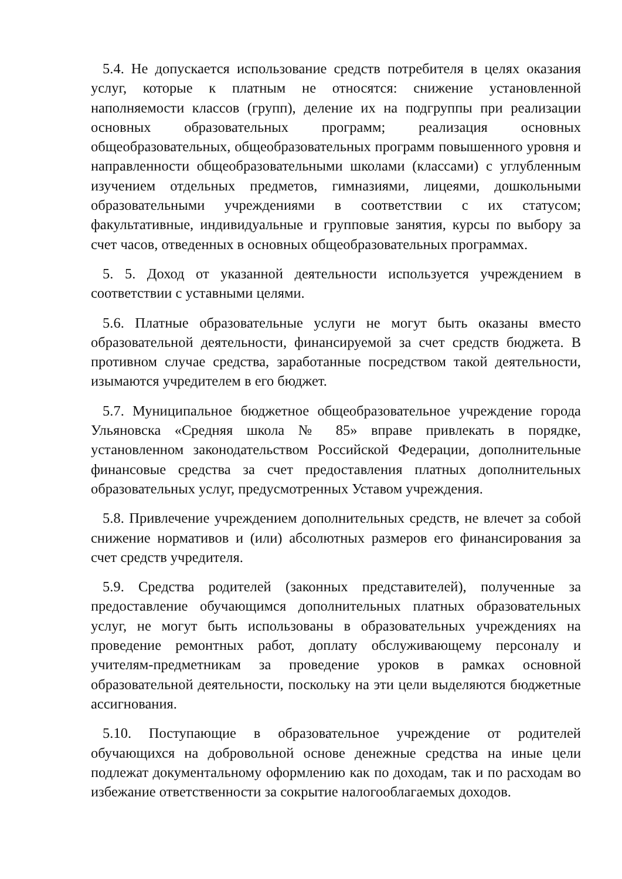5.4. Не допускается использование средств потребителя в целях оказания услуг, которые к платным не относятся: снижение установленной наполняемости классов (групп), деление их на подгруппы при реализации основных образовательных программ; реализация основных общеобразовательных, общеобразовательных программ повышенного уровня и направленности общеобразовательными школами (классами) с углубленным изучением отдельных предметов, гимназиями, лицеями, дошкольными образовательными учреждениями в соответствии с их статусом; факультативные, индивидуальные и групповые занятия, курсы по выбору за счет часов, отведенных в основных общеобразовательных программах.
5. 5. Доход от указанной деятельности используется учреждением в соответствии с уставными целями.
5.6. Платные образовательные услуги не могут быть оказаны вместо образовательной деятельности, финансируемой за счет средств бюджета. В противном случае средства, заработанные посредством такой деятельности, изымаются учредителем в его бюджет.
5.7. Муниципальное бюджетное общеобразовательное учреждение города Ульяновска «Средняя школа № 85» вправе привлекать в порядке, установленном законодательством Российской Федерации, дополнительные финансовые средства за счет предоставления платных дополнительных образовательных услуг, предусмотренных Уставом учреждения.
5.8. Привлечение учреждением дополнительных средств, не влечет за собой снижение нормативов и (или) абсолютных размеров его финансирования за счет средств учредителя.
5.9. Средства родителей (законных представителей), полученные за предоставление обучающимся дополнительных платных образовательных услуг, не могут быть использованы в образовательных учреждениях на проведение ремонтных работ, доплату обслуживающему персоналу и учителям-предметникам за проведение уроков в рамках основной образовательной деятельности, поскольку на эти цели выделяются бюджетные ассигнования.
5.10. Поступающие в образовательное учреждение от родителей обучающихся на добровольной основе денежные средства на иные цели подлежат документальному оформлению как по доходам, так и по расходам во избежание ответственности за сокрытие налогооблагаемых доходов.